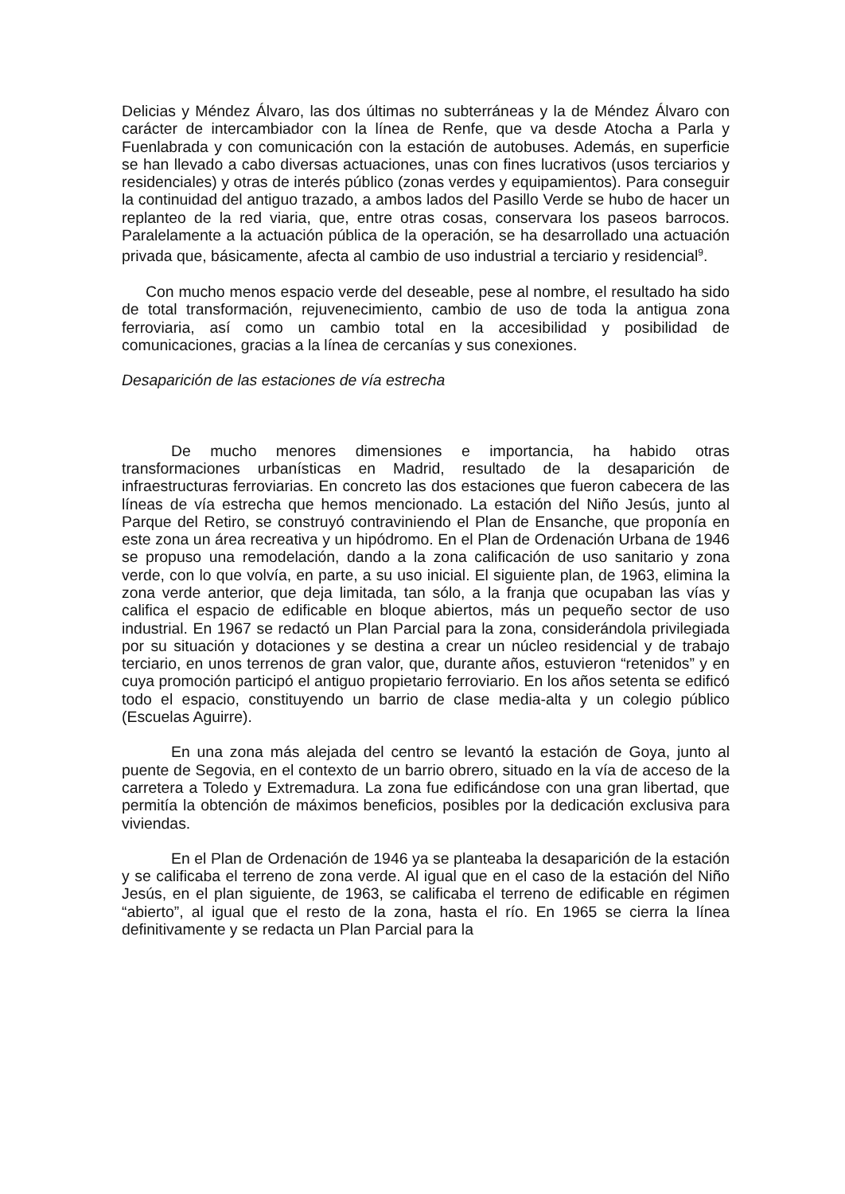Delicias y Méndez Álvaro, las dos últimas no subterráneas y la de Méndez Álvaro con carácter de intercambiador con la línea de Renfe, que va desde Atocha a Parla y Fuenlabrada y con comunicación con la estación de autobuses. Además, en superficie se han llevado a cabo diversas actuaciones, unas con fines lucrativos (usos terciarios y residenciales) y otras de interés público (zonas verdes y equipamientos). Para conseguir la continuidad del antiguo trazado, a ambos lados del Pasillo Verde se hubo de hacer un replanteo de la red viaria, que, entre otras cosas, conservara los paseos barrocos. Paralelamente a la actuación pública de la operación, se ha desarrollado una actuación privada que, básicamente, afecta al cambio de uso industrial a terciario y residencial<sup>9</sup>.
Con mucho menos espacio verde del deseable, pese al nombre, el resultado ha sido de total transformación, rejuvenecimiento, cambio de uso de toda la antigua zona ferroviaria, así como un cambio total en la accesibilidad y posibilidad de comunicaciones, gracias a la línea de cercanías y sus conexiones.
Desaparición de las estaciones de vía estrecha
De mucho menores dimensiones e importancia, ha habido otras transformaciones urbanísticas en Madrid, resultado de la desaparición de infraestructuras ferroviarias. En concreto las dos estaciones que fueron cabecera de las líneas de vía estrecha que hemos mencionado. La estación del Niño Jesús, junto al Parque del Retiro, se construyó contraviniendo el Plan de Ensanche, que proponía en este zona un área recreativa y un hipódromo. En el Plan de Ordenación Urbana de 1946 se propuso una remodelación, dando a la zona calificación de uso sanitario y zona verde, con lo que volvía, en parte, a su uso inicial. El siguiente plan, de 1963, elimina la zona verde anterior, que deja limitada, tan sólo, a la franja que ocupaban las vías y califica el espacio de edificable en bloque abiertos, más un pequeño sector de uso industrial. En 1967 se redactó un Plan Parcial para la zona, considerándola privilegiada por su situación y dotaciones y se destina a crear un núcleo residencial y de trabajo terciario, en unos terrenos de gran valor, que, durante años, estuvieron “retenidos” y en cuya promoción participó el antiguo propietario ferroviario. En los años setenta se edificó todo el espacio, constituyendo un barrio de clase media-alta y un colegio público (Escuelas Aguirre).
En una zona más alejada del centro se levantó la estación de Goya, junto al puente de Segovia, en el contexto de un barrio obrero, situado en la vía de acceso de la carretera a Toledo y Extremadura. La zona fue edificándose con una gran libertad, que permitía la obtención de máximos beneficios, posibles por la dedicación exclusiva para viviendas.
En el Plan de Ordenación de 1946 ya se planteaba la desaparición de la estación y se calificaba el terreno de zona verde. Al igual que en el caso de la estación del Niño Jesús, en el plan siguiente, de 1963, se calificaba el terreno de edificable en régimen “abierto”, al igual que el resto de la zona, hasta el río. En 1965 se cierra la línea definitivamente y se redacta un Plan Parcial para la